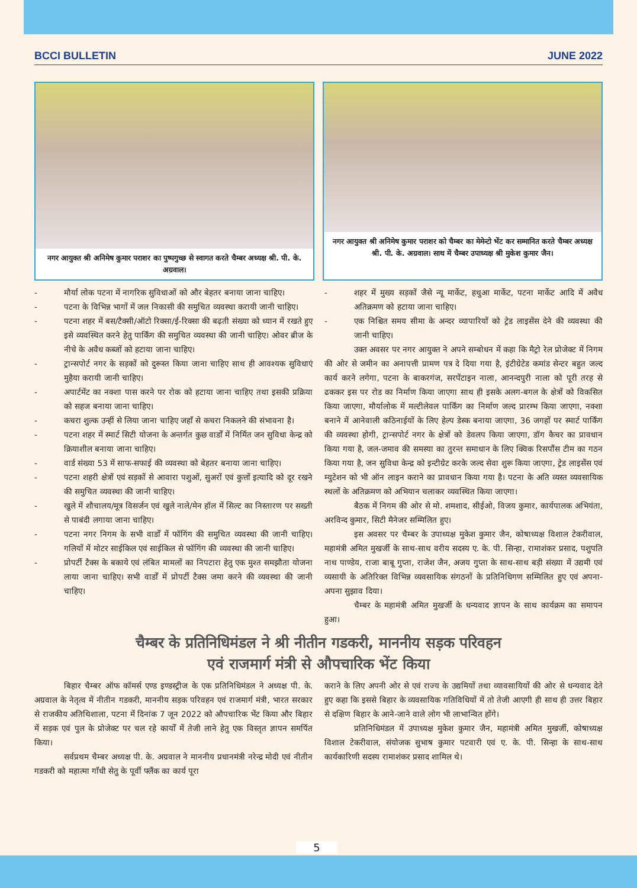BCCI BULLETIN JUNE 2022
नगर आयुक्त श्री अनिमेष कुमार पराशर का पुष्पगुच्छ से स्वागत करते चैम्बर अध्यक्ष श्री. पी. के. अग्रवाल।
नगर आयुक्त श्री अनिमेष कुमार पराशर को चैम्बर का मेमेन्टो भेंट कर सम्मानित करते चैम्बर अध्यक्ष श्री. पी. के. अग्रवाल। साथ में चैम्बर उपाध्यक्ष श्री मुकेश कुमार जैन।
- मौर्या लोक पटना में नागरिक सुविधाओं को और बेहतर बनाया जाना चाहिए।
- पटना के विभिन्न भागों में जल निकासी की समुचित व्यवस्था करायी जानी चाहिए।
- पटना शहर में बस/टैक्सी/ऑटो रिक्सा/ई-रिक्सा की बढ़ती संख्या को ध्यान में रखते हुए इसे व्यवस्थित करने हेतु पार्किंग की समुचित व्यवस्था की जानी चाहिए। ओवर ब्रीज के नीचे के अवैध कब्जों को हटाया जाना चाहिए।
- ट्रान्सपोर्ट नगर के सड़कों को दुरूस्त किया जाना चाहिए साथ ही आवश्यक सुविधाएं मुहैया करायी जानी चाहिए।
- अपार्टमेंट का नक्शा पास करने पर रोक को हटाया जाना चाहिए तथा इसकी प्रक्रिया को सहज बनाया जाना चाहिए।
- कचरा शुल्क उन्हीं से लिया जाना चाहिए जहाँ से कचरा निकलने की संभावना है।
- पटना शहर में स्मार्ट सिटी योजना के अन्तर्गत कुछ वार्डों में निर्मित जन सुविधा केन्द्र को क्रियाशील बनाया जाना चाहिए।
- वार्ड संख्या 53 में साफ-सफाई की व्यवस्था को बेहतर बनाया जाना चाहिए।
- पटना शहरी क्षेत्रों एवं सड़कों से आवारा पशुओं, सुअरों एवं कुत्तों इत्यादि को दूर रखने की समुचित व्यवस्था की जानी चाहिए।
- खुले में शौचालय/मूत्र विसर्जन एवं खुले नाले/मेन हॉल में सिल्ट का निस्तारण पर सख्ती से पाबंदी लगाया जाना चाहिए।
- पटना नगर निगम के सभी वार्डों में फॉगिंग की समुचित व्यवस्था की जानी चाहिए। गलियों में मोटर साईकिल एवं साईकिल से फॉगिंग की व्यवस्था की जानी चाहिए।
- प्रोपर्टी टैक्स के बकाये एवं लंबित मामलों का निपटारा हेतु एक मुश्त समझौता योजना लाया जाना चाहिए। सभी वार्डों में प्रोपर्टी टैक्स जमा करने की व्यवस्था की जानी चाहिए।
- शहर में मुख्य सड़कों जैसे न्यू मार्केट, हथुआ मार्केट, पटना मार्केट आदि में अवैध अतिक्रमण को हटाया जाना चाहिए।
- एक निश्चित समय सीमा के अन्दर व्यापारियों को ट्रेड लाइसेंस देने की व्यवस्था की जानी चाहिए।
उक्त अवसर पर नगर आयुक्त ने अपने सम्बोधन में कहा कि मैट्रो रेल प्रोजेक्ट में निगम की ओर से जमीन का अनापत्ती प्रामण पत्र दे दिया गया है, इंटीग्रेटेड कमांड सेन्टर बहुत जल्द कार्य करने लगेगा, पटना के बाकरगंज, सरपेंटाइन नाला, आनन्दपुरी नाला को पूरी तरह से ढककर इस पर रोड का निर्माण किया जाएगा साथ ही इसके अलग-बगल के क्षेत्रों को विकसित किया जाएगा, मौर्यालोक में मल्टीलेवल पार्किंग का निर्माण जल्द प्रारम्भ किया जाएगा, नक्शा बनाने में आनेवाली कठिनाईयों के लिए हेल्प डेस्क बनाया जाएगा, 36 जगहों पर स्मार्ट पार्किंग की व्यवस्था होगी, ट्रान्सपोर्ट नगर के क्षेत्रों को डेवलप किया जाएगा, डॉग कैचर का प्रावधान किया गया है, जल-जमाव की समस्या का तुरन्त समाधान के लिए क्विक रिसपौंस टीम का गठन किया गया है, जन सुविधा केन्द्र को इन्टीग्रेट करके जल्द सेवा शुरू किया जाएगा, ट्रेड लाइसेंस एवं म्युटेशन को भी ऑन लाइन कराने का प्रावधान किया गया है। पटना के अति व्यस्त व्यवसायिक स्थलों के अतिक्रमण को अभियान चलाकर व्यवस्थित किया जाएगा।
बैठक में निगम की ओर से मो. शमशाद, सीईओ, विजय कुमार, कार्यपालक अभियंता, अरविन्द कुमार, सिटी मैनेजर सम्मिलित हुए।
इस अवसर पर चैम्बर के उपाध्यक्ष मुकेश कुमार जैन, कोषाध्यक्ष विशाल टेकरीवाल, महामंत्री अमित मुखर्जी के साथ-साथ वरीय सदस्य ए. के. पी. सिन्हा, रामाशंकर प्रसाद, पशुपति नाथ पाण्डेय, राजा बाबू गुप्ता, राजेश जैन, अजय गुप्ता के साथ-साथ बड़ी संख्या में उद्यमी एवं व्यसायी के अतिरिक्त विभिन्न व्यवसायिक संगठनों के प्रतिनिधिगण सम्मिलित हुए एवं अपना-अपना सुझाव दिया।
चैम्बर के महामंत्री अमित मुखर्जी के धन्यवाद ज्ञापन के साथ कार्यक्रम का समापन हुआ।
चैम्बर के प्रतिनिधिमंडल ने श्री नीतीन गडकरी, माननीय सड़क परिवहन
एवं राजमार्ग मंत्री से औपचारिक भेंट किया
बिहार चैम्बर ऑफ कॉमर्स एण्ड इण्डस्ट्रीज के एक प्रतिनिधिमंडल ने अध्यक्ष पी. के. अग्रवाल के नेतृत्व में नीतीन गडकरी, माननीय सड़क परिवहन एवं राजमार्ग मंत्री, भारत सरकार से राजकीय अतिथिशाला, पटना में दिनांक 7 जून 2022 को औपचारिक भेंट किया और बिहार में सड़क एवं पुल के प्रोजेक्ट पर चल रहे कार्यों में तेजी लाने हेतु एक विस्तृत ज्ञापन समर्पित किया।
सर्वप्रथम चैम्बर अध्यक्ष पी. के. अग्रवाल ने माननीय प्रधानमंत्री नरेन्द्र मोदी एवं नीतीन गडकरी को महात्मा गाँधी सेतु के पूर्वी फ्लैंक का कार्य पूरा
कराने के लिए अपनी ओर से एवं राज्य के उद्यमियों तथा व्यावसायियों की ओर से धन्यवाद देते हुए कहा कि इससे बिहार के व्यवसायिक गतिविधियों में तो तेजी आएगी ही साथ ही उत्तर बिहार से दक्षिण बिहार के आने-जाने वाले लोग भी लाभान्वित होंगे।
प्रतिनिधिमंडल में उपाध्यक्ष मुकेश कुमार जैन, महामंत्री अमित मुखर्जी, कोषाध्यक्ष विशाल टेकरीवाल, संयोजक सुभाष कुमार पटवारी एवं ए. के. पी. सिन्हा के साथ-साथ कार्यकारिणी सदस्य रामाशंकर प्रसाद शामिल थे।
5